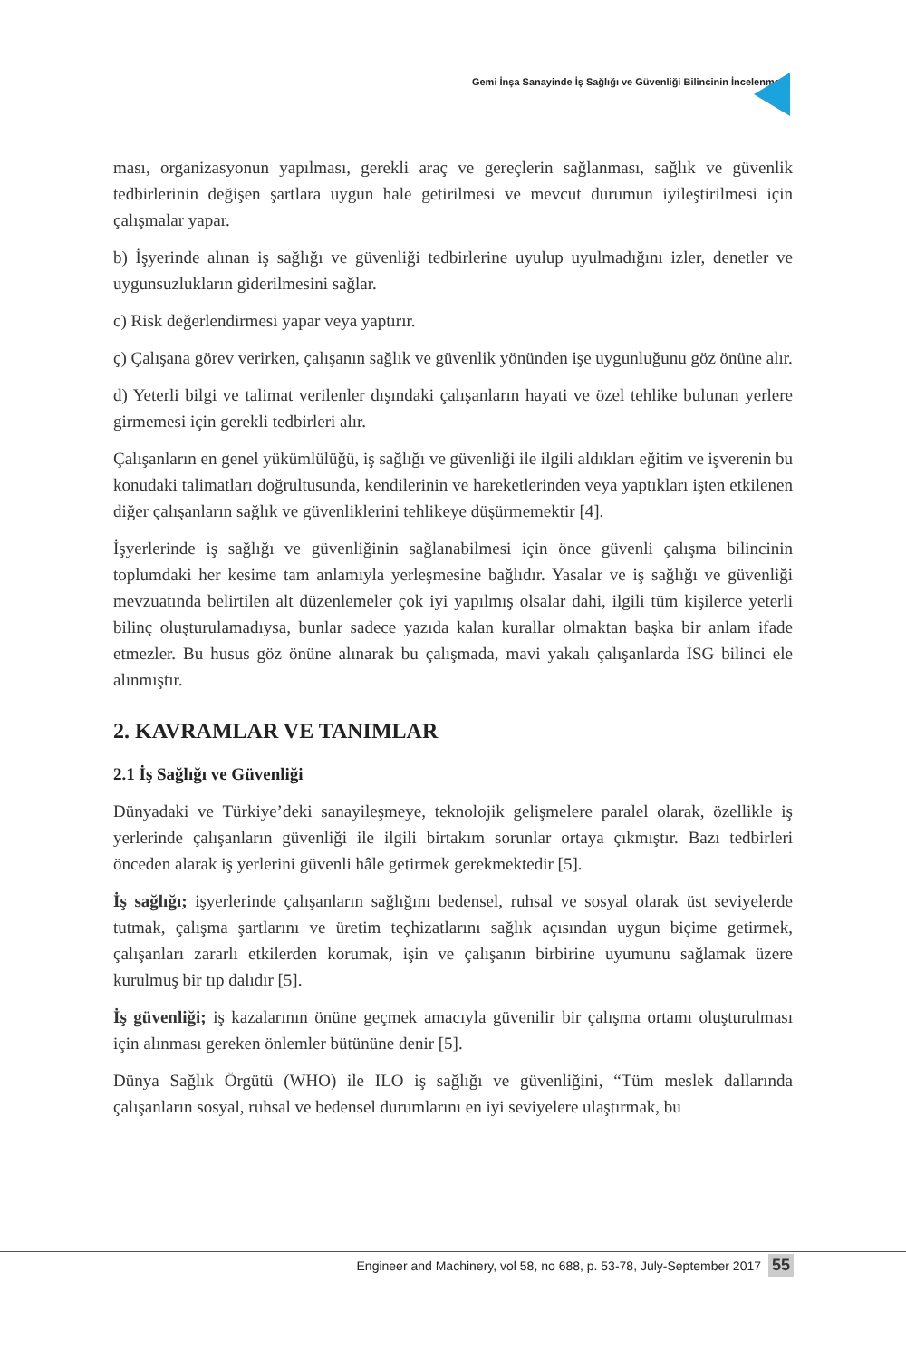Gemi İnşa Sanayinde İş Sağlığı ve Güvenliği Bilincinin İncelenmesi
ması, organizasyonun yapılması, gerekli araç ve gereçlerin sağlanması, sağlık ve güvenlik tedbirlerinin değişen şartlara uygun hale getirilmesi ve mevcut durumun iyileştirilmesi için çalışmalar yapar.
b) İşyerinde alınan iş sağlığı ve güvenliği tedbirlerine uyulup uyulmadığını izler, denetler ve uygunsuzlukların giderilmesini sağlar.
c) Risk değerlendirmesi yapar veya yaptırır.
ç) Çalışana görev verirken, çalışanın sağlık ve güvenlik yönünden işe uygunluğunu göz önüne alır.
d) Yeterli bilgi ve talimat verilenler dışındaki çalışanların hayati ve özel tehlike bulunan yerlere girmemesi için gerekli tedbirleri alır.
Çalışanların en genel yükümlülüğü, iş sağlığı ve güvenliği ile ilgili aldıkları eğitim ve işverenin bu konudaki talimatları doğrultusunda, kendilerinin ve hareketlerinden veya yaptıkları işten etkilenen diğer çalışanların sağlık ve güvenliklerini tehlikeye düşürmemektir [4].
İşyerlerinde iş sağlığı ve güvenliğinin sağlanabilmesi için önce güvenli çalışma bilincinin toplumdaki her kesime tam anlamıyla yerleşmesine bağlıdır. Yasalar ve iş sağlığı ve güvenliği mevzuatında belirtilen alt düzenlemeler çok iyi yapılmış olsalar dahi, ilgili tüm kişilerce yeterli bilinç oluşturulamadıysa, bunlar sadece yazıda kalan kurallar olmaktan başka bir anlam ifade etmezler. Bu husus göz önüne alınarak bu çalışmada, mavi yakalı çalışanlarda İSG bilinci ele alınmıştır.
2. KAVRAMLAR VE TANIMLAR
2.1 İş Sağlığı ve Güvenliği
Dünyadaki ve Türkiye’deki sanayileşmeye, teknolojik gelişmelere paralel olarak, özellikle iş yerlerinde çalışanların güvenliği ile ilgili birtakım sorunlar ortaya çıkmıştır. Bazı tedbirleri önceden alarak iş yerlerini güvenli hâle getirmek gerekmektedir [5].
İş sağlığı; işyerlerinde çalışanların sağlığını bedensel, ruhsal ve sosyal olarak üst seviyelerde tutmak, çalışma şartlarını ve üretim teçhizatlarını sağlık açısından uygun biçime getirmek, çalışanları zararlı etkilerden korumak, işin ve çalışanın birbirine uyumunu sağlamak üzere kurulmuş bir tıp dalıdır [5].
İş güvenliği; iş kazalarının önüne geçmek amacıyla güvenilir bir çalışma ortamı oluşturulması için alınması gereken önlemler bütününe denir [5].
Dünya Sağlık Örgütü (WHO) ile ILO iş sağlığı ve güvenliğini, “Tüm meslek dallarında çalışanların sosyal, ruhsal ve bedensel durumlarını en iyi seviyelere ulaştırmak, bu
Engineer and Machinery, vol 58, no 688, p. 53-78, July-September 2017
55